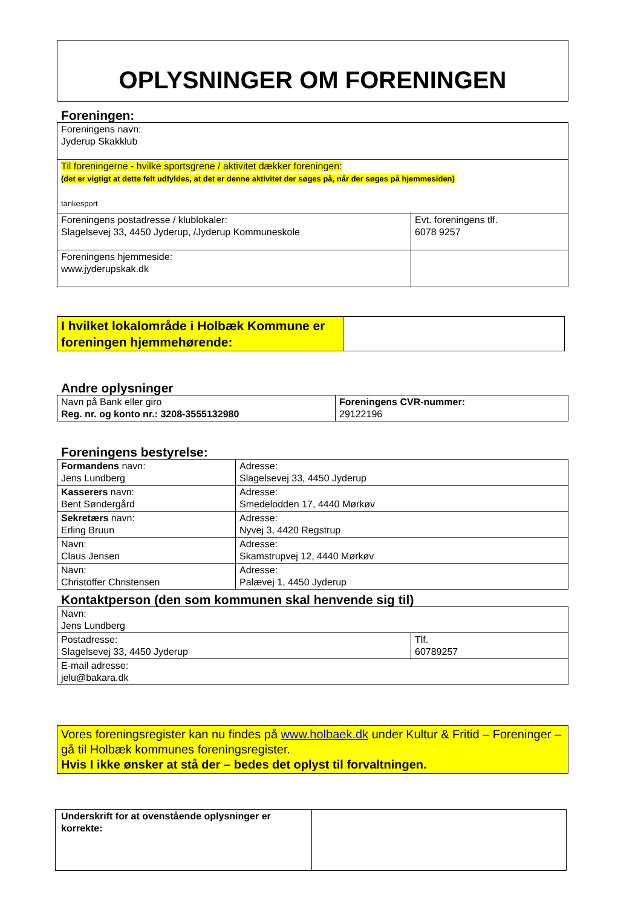OPLYSNINGER OM FORENINGEN
Foreningen:
| Foreningens navn: Jyderup Skakklub | |
| Til foreningerne - hvilke sportsgrene / aktivitet dækker foreningen: (det er vigtigt at dette felt udfyldes, at det er denne aktivitet der søges på, når der søges på hjemmesiden) tankesport | |
| Foreningens postadresse / klublokaler: Slagelsevej 33, 4450 Jyderup, /Jyderup Kommuneskole | Evt. foreningens tlf. 6078 9257 |
| Foreningens hjemmeside: www.jyderupskak.dk | |
| I hvilket lokalområde i Holbæk Kommune er foreningen hjemmehørende: | |
Andre oplysninger
| Navn på Bank eller giro Reg. nr. og konto nr.: 3208-3555132980 | Foreningens CVR-nummer: 29122196 |
Foreningens bestyrelse:
| Formandens navn: Jens Lundberg | Adresse: Slagelsevej 33, 4450 Jyderup |
| Kasserers navn: Bent Søndergård | Adresse: Smedelodden 17, 4440 Mørkøv |
| Sekretærs navn: Erling Bruun | Adresse: Nyvej 3, 4420 Regstrup |
| Navn: Claus Jensen | Adresse: Skamstrupvej 12, 4440 Mørkøv |
| Navn: Christoffer Christensen | Adresse: Palævej 1, 4450 Jyderup |
Kontaktperson (den som kommunen skal henvende sig til)
| Navn: Jens Lundberg | |
| Postadresse: Slagelsevej 33, 4450 Jyderup | Tlf. 60789257 |
| E-mail adresse: jelu@bakara.dk | |
Vores foreningsregister kan nu findes på www.holbaek.dk under Kultur & Fritid – Foreninger – gå til Holbæk kommunes foreningsregister.
Hvis I ikke ønsker at stå der – bedes det oplyst til forvaltningen.
| Underskrift for at ovenstående oplysninger er korrekte: | |